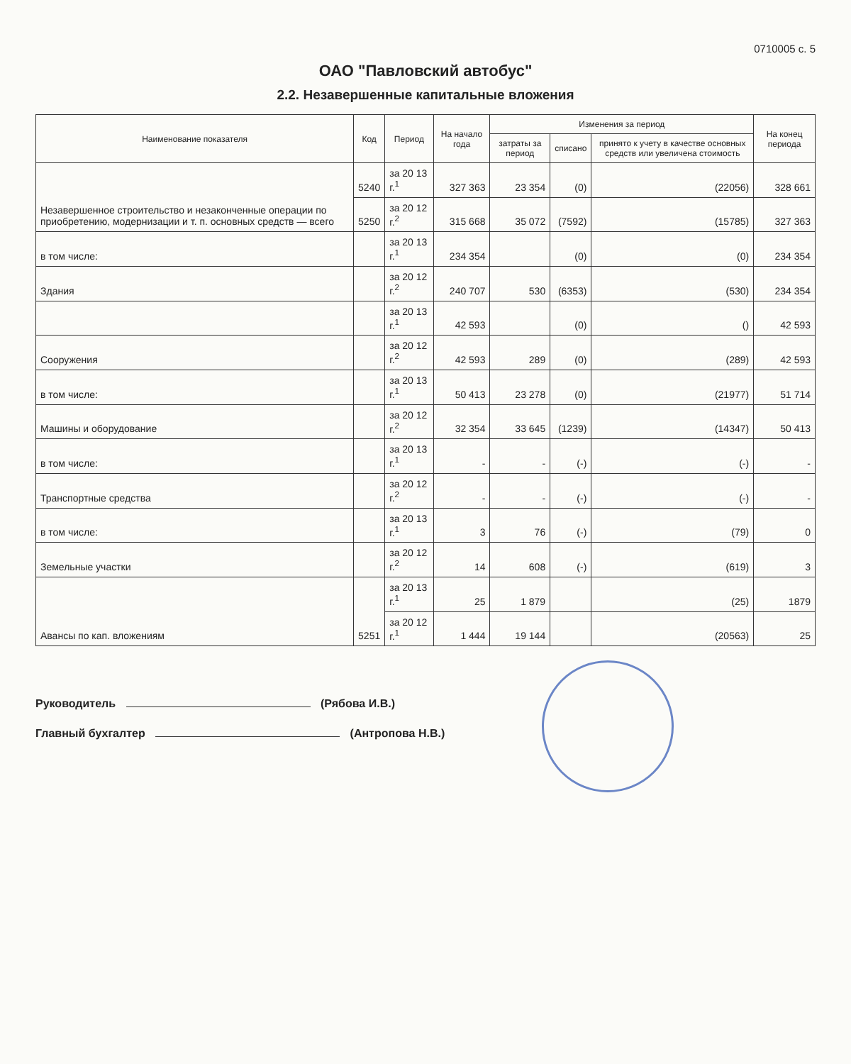0710005 с. 5
ОАО "Павловский автобус"
2.2. Незавершенные капитальные вложения
| Наименование показателя | Код | Период | На начало года | Изменения за период | | | На конец периода |
| --- | --- | --- | --- | --- | --- | --- | --- |
| | | | | затраты за период | списано | принято к учету в качестве основных средств или увеличена стоимость | |
| Незавершенное строительство и незаконченные операции по приобретению, модернизации и т. п. основных средств — всего | 5240 | за 20 13 г.<sup>1</sup> | 327 363 | 23 354 | (0) | (22056) | 328 661 |
| | 5250 | за 20 12 г.<sup>2</sup> | 315 668 | 35 072 | (7592) | (15785) | 327 363 |
| в том числе: | | за 20 13 г.<sup>1</sup> | 234 354 | | (0) | (0) | 234 354 |
| Здания | | за 20 12 г.<sup>2</sup> | 240 707 | 530 | (6353) | (530) | 234 354 |
| | | за 20 13 г.<sup>1</sup> | 42 593 | | (0) | () | 42 593 |
| Сооружения | | за 20 12 г.<sup>2</sup> | 42 593 | 289 | (0) | (289) | 42 593 |
| в том числе: | | за 20 13 г.<sup>1</sup> | 50 413 | 23 278 | (0) | (21977) | 51 714 |
| Машины и оборудование | | за 20 12 г.<sup>2</sup> | 32 354 | 33 645 | (1239) | (14347) | 50 413 |
| в том числе: | | за 20 13 г.<sup>1</sup> | - | - | (-) | (-) | - |
| Транспортные средства | | за 20 12 г.<sup>2</sup> | - | - | (-) | (-) | - |
| в том числе: | | за 20 13 г.<sup>1</sup> | 3 | 76 | (-) | (79) | 0 |
| Земельные участки | | за 20 12 г.<sup>2</sup> | 14 | 608 | (-) | (619) | 3 |
| Авансы по кап. вложениям | 5251 | за 20 13 г.<sup>1</sup> | 25 | 1 879 | | (25) | 1879 |
| | | за 20 12 г.<sup>1</sup> | 1 444 | 19 144 | | (20563) | 25 |
Руководитель (Рябова И.В.)
Главный бухгалтер (Антропова Н.В.)